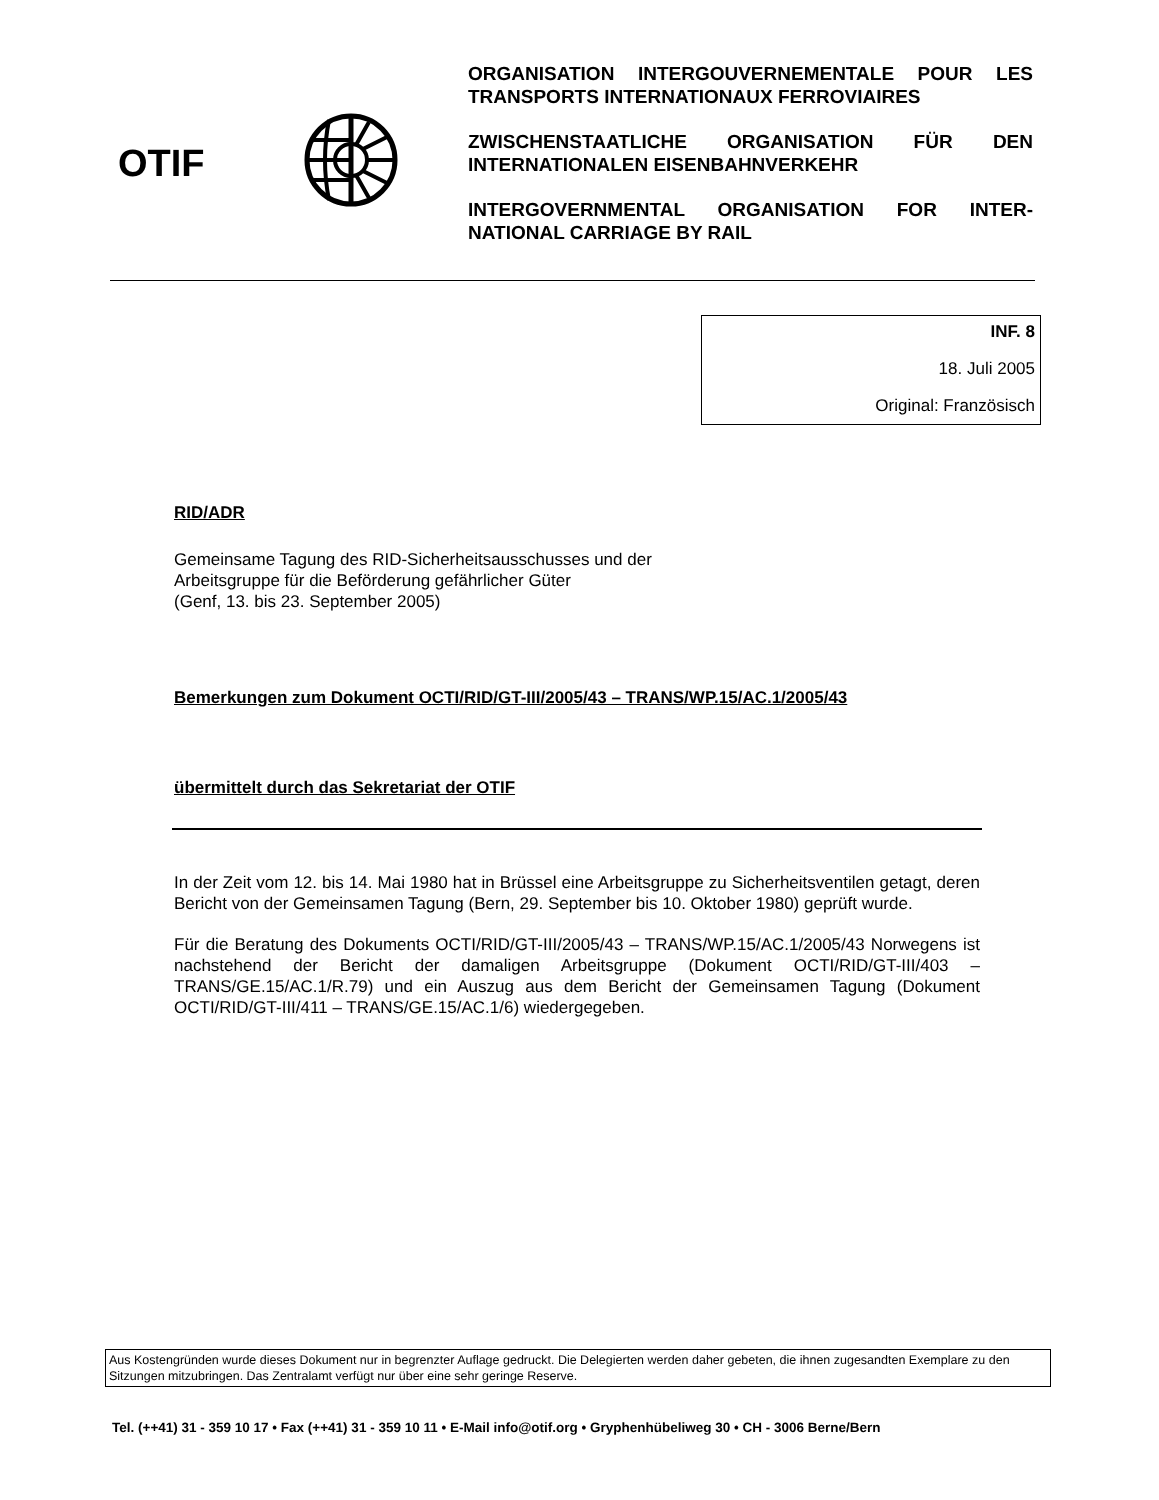OTIF
ORGANISATION INTERGOUVERNEMENTALE POUR LES TRANSPORTS INTERNATIONAUX FERROVIAIRES
ZWISCHENSTAATLICHE ORGANISATION FÜR DEN INTERNATIONALEN EISENBAHNVERKEHR
INTERGOVERNMENTAL ORGANISATION FOR INTER-NATIONAL CARRIAGE BY RAIL
INF. 8
18. Juli 2005
Original: Französisch
RID/ADR
Gemeinsame Tagung des RID-Sicherheitsausschusses und der
Arbeitsgruppe für die Beförderung gefährlicher Güter
(Genf, 13. bis 23. September 2005)
Bemerkungen zum Dokument OCTI/RID/GT-III/2005/43 – TRANS/WP.15/AC.1/2005/43
übermittelt durch das Sekretariat der OTIF
In der Zeit vom 12. bis 14. Mai 1980 hat in Brüssel eine Arbeitsgruppe zu Sicherheitsventilen getagt, deren Bericht von der Gemeinsamen Tagung (Bern, 29. September bis 10. Oktober 1980) geprüft wurde.
Für die Beratung des Dokuments OCTI/RID/GT-III/2005/43 – TRANS/WP.15/AC.1/2005/43 Norwegens ist nachstehend der Bericht der damaligen Arbeitsgruppe (Dokument OCTI/RID/GT-III/403 – TRANS/GE.15/AC.1/R.79) und ein Auszug aus dem Bericht der Gemeinsamen Tagung (Dokument OCTI/RID/GT-III/411 – TRANS/GE.15/AC.1/6) wiedergegeben.
Aus Kostengründen wurde dieses Dokument nur in begrenzter Auflage gedruckt. Die Delegierten werden daher gebeten, die ihnen zugesandten Exemplare zu den Sitzungen mitzubringen. Das Zentralamt verfügt nur über eine sehr geringe Reserve.
Tel. (++41) 31 - 359 10 17 • Fax (++41) 31 - 359 10 11 • E-Mail info@otif.org • Gryphenhübeliweg 30 • CH - 3006 Berne/Bern